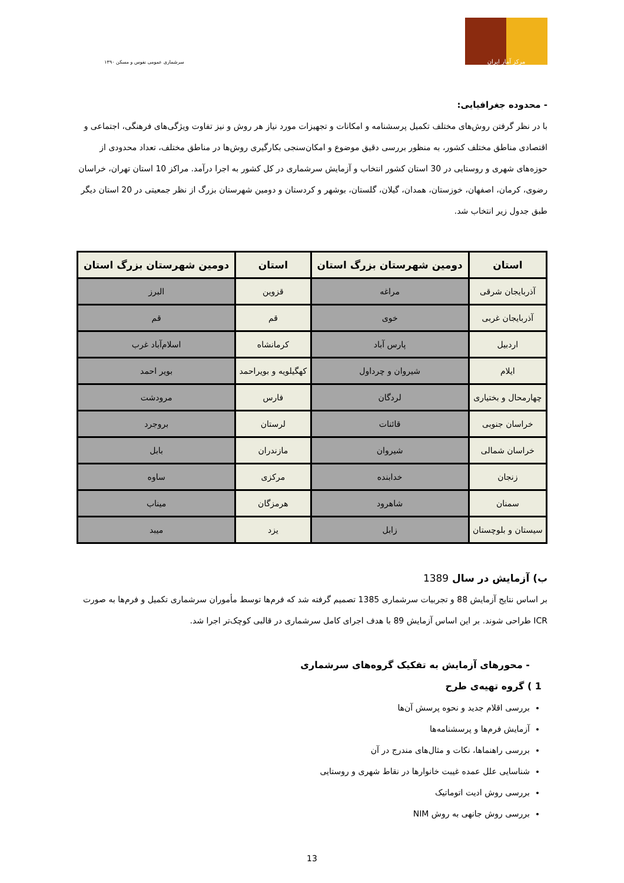۱۳۹۰ سرشماری عمومی نفوس و مسکن
مرکز آمار ایران
- محدوده جغرافیایی:
با در نظر گرفتن روش‌های مختلف تکمیل پرسشنامه و امکانات و تجهیزات مورد نیاز هر روش و نیز تفاوت ویژگی‌های فرهنگی، اجتماعی و اقتصادی مناطق مختلف کشور، به منظور بررسی دقیق موضوع و امکان‌سنجی بکارگیری روش‌ها در مناطق مختلف، تعداد محدودی از حوزه‌های شهری و روستایی در 30 استان کشور انتخاب و آزمایش سرشماری در کل کشور به اجرا درآمد. مراکز 10 استان تهران، خراسان رضوی، کرمان، اصفهان، خوزستان، همدان، گیلان، گلستان، بوشهر و کردستان و دومین شهرستان بزرگ از نظر جمعیتی در 20 استان دیگر طبق جدول زیر انتخاب شد.
| استان | دومین شهرستان بزرگ استان | استان | دومین شهرستان بزرگ استان |
| --- | --- | --- | --- |
| آذربایجان شرقی | مراغه | قزوین | البرز |
| آذربایجان غربی | خوی | قم | قم |
| اردبیل | پارس آباد | کرمانشاه | اسلام‌آباد غرب |
| ایلام | شیروان و چرداول | کهگیلویه و بویراحمد | بویر احمد |
| چهارمحال و بختیاری | لردگان | فارس | مرودشت |
| خراسان جنوبی | قائنات | لرستان | بروجرد |
| خراسان شمالی | شیروان | مازندران | بابل |
| زنجان | خدابنده | مرکزی | ساوه |
| سمنان | شاهرود | هرمزگان | میناب |
| سیستان و بلوچستان | زابل | یزد | میبد |
ب) آزمایش در سال 1389
بر اساس نتایج آزمایش 88 و تجربیات سرشماری 1385 تصمیم گرفته شد که فرم‌ها توسط مأموران سرشماری تکمیل و فرم‌ها به صورت ICR طراحی شوند. بر این اساس آزمایش 89 با هدف اجرای کامل سرشماری در قالبی کوچک‌تر اجرا شد.
- محورهای آزمایش به تفکیک گروه‌های سرشماری
1 ) گروه تهیه‌ی طرح
بررسی اقلام جدید و نحوه پرسش آن‌ها
آزمایش فرم‌ها و پرسشنامه‌ها
بررسی راهنماها، نکات و مثال‌های مندرج در آن
شناسایی علل عمده غیبت خانوارها در نقاط شهری و روستایی
بررسی روش ادیت اتوماتیک
بررسی روش جانهی به روش NIM
13